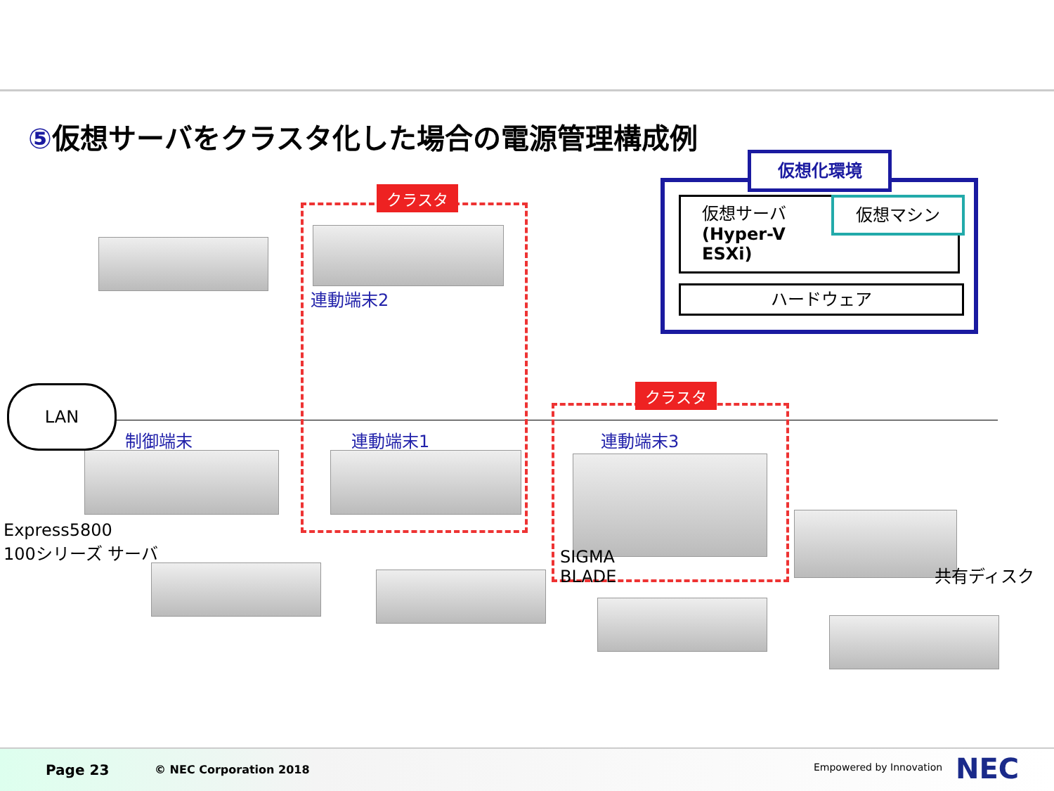⑤仮想サーバをクラスタ化した場合の電源管理構成例
クラスタ
クラスタ
仮想化環境
仮想サーバ
(Hyper-V
ESXi)
仮想マシン
ハードウェア
LAN
連動端末2
制御端末 連動端末1 連動端末3
Express5800
100シリーズ サーバ
SIGMA
BLADE
共有ディスク
Page 23 © NEC Corporation 2018 Empowered by Innovation NEC